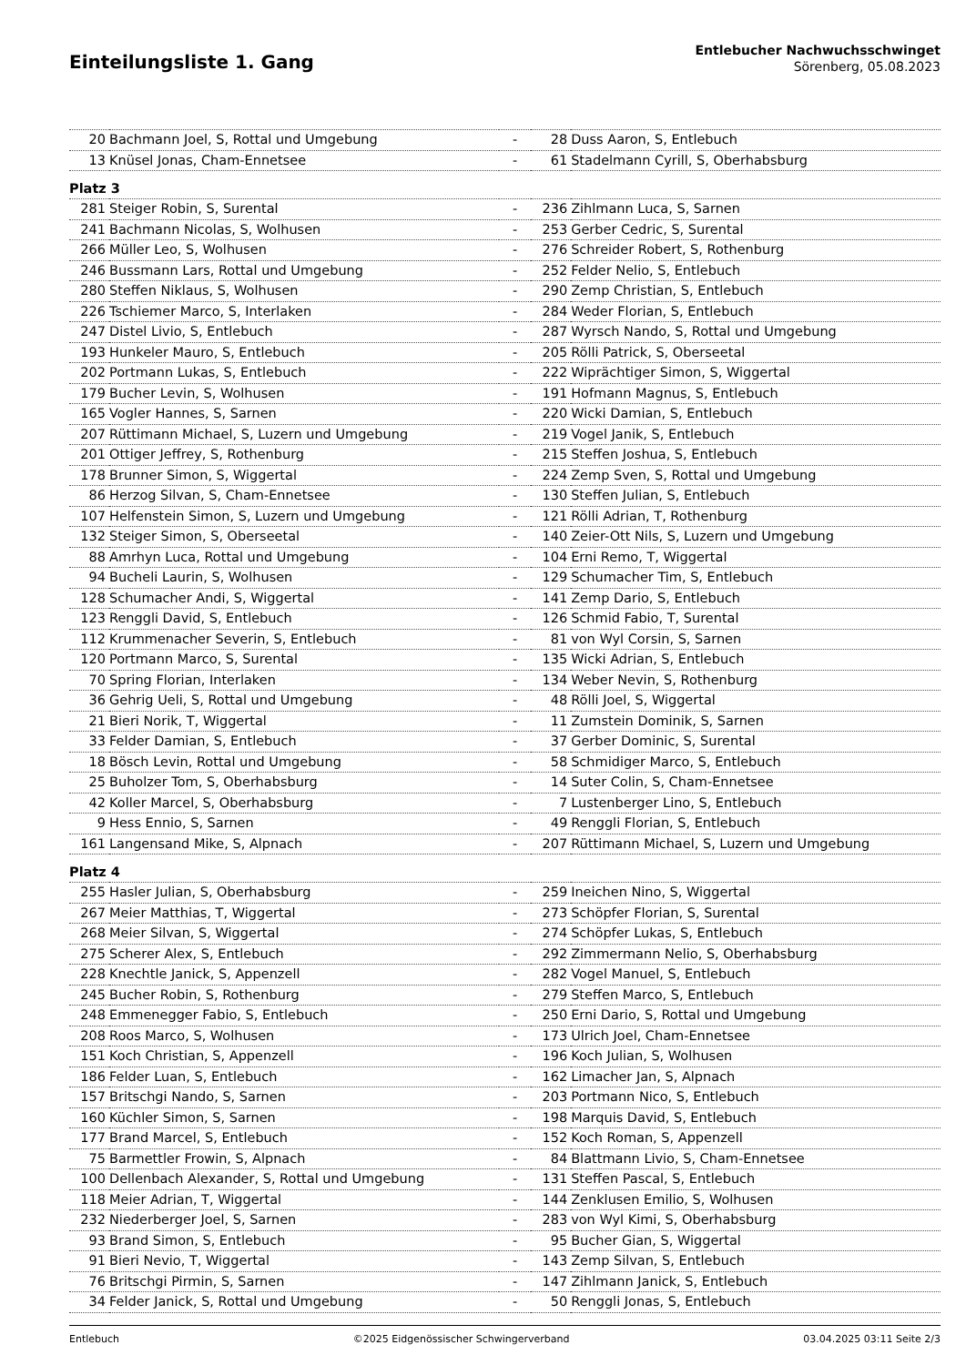Einteilungsliste 1. Gang
Entlebucher Nachwuchsschwinget
Sörenberg, 05.08.2023
| 20 | Bachmann Joel, S, Rottal und Umgebung | - | 28 | Duss Aaron, S, Entlebuch |
| 13 | Knüsel Jonas, Cham-Ennetsee | - | 61 | Stadelmann Cyrill, S, Oberhabsburg |
| Platz 3 | | | | |
| 281 | Steiger Robin, S, Surental | - | 236 | Zihlmann Luca, S, Sarnen |
| 241 | Bachmann Nicolas, S, Wolhusen | - | 253 | Gerber Cedric, S, Surental |
| 266 | Müller Leo, S, Wolhusen | - | 276 | Schreider Robert, S, Rothenburg |
| 246 | Bussmann Lars, Rottal und Umgebung | - | 252 | Felder Nelio, S, Entlebuch |
| 280 | Steffen Niklaus, S, Wolhusen | - | 290 | Zemp Christian, S, Entlebuch |
| 226 | Tschiemer Marco, S, Interlaken | - | 284 | Weder Florian, S, Entlebuch |
| 247 | Distel Livio, S, Entlebuch | - | 287 | Wyrsch Nando, S, Rottal und Umgebung |
| 193 | Hunkeler Mauro, S, Entlebuch | - | 205 | Rölli Patrick, S, Oberseetal |
| 202 | Portmann Lukas, S, Entlebuch | - | 222 | Wiprächtiger Simon, S, Wiggertal |
| 179 | Bucher Levin, S, Wolhusen | - | 191 | Hofmann Magnus, S, Entlebuch |
| 165 | Vogler Hannes, S, Sarnen | - | 220 | Wicki Damian, S, Entlebuch |
| 207 | Rüttimann Michael, S, Luzern und Umgebung | - | 219 | Vogel Janik, S, Entlebuch |
| 201 | Ottiger Jeffrey, S, Rothenburg | - | 215 | Steffen Joshua, S, Entlebuch |
| 178 | Brunner Simon, S, Wiggertal | - | 224 | Zemp Sven, S, Rottal und Umgebung |
| 86 | Herzog Silvan, S, Cham-Ennetsee | - | 130 | Steffen Julian, S, Entlebuch |
| 107 | Helfenstein Simon, S, Luzern und Umgebung | - | 121 | Rölli Adrian, T, Rothenburg |
| 132 | Steiger Simon, S, Oberseetal | - | 140 | Zeier-Ott Nils, S, Luzern und Umgebung |
| 88 | Amrhyn Luca, Rottal und Umgebung | - | 104 | Erni Remo, T, Wiggertal |
| 94 | Bucheli Laurin, S, Wolhusen | - | 129 | Schumacher Tim, S, Entlebuch |
| 128 | Schumacher Andi, S, Wiggertal | - | 141 | Zemp Dario, S, Entlebuch |
| 123 | Renggli David, S, Entlebuch | - | 126 | Schmid Fabio, T, Surental |
| 112 | Krummenacher Severin, S, Entlebuch | - | 81 | von Wyl Corsin, S, Sarnen |
| 120 | Portmann Marco, S, Surental | - | 135 | Wicki Adrian, S, Entlebuch |
| 70 | Spring Florian, Interlaken | - | 134 | Weber Nevin, S, Rothenburg |
| 36 | Gehrig Ueli, S, Rottal und Umgebung | - | 48 | Rölli Joel, S, Wiggertal |
| 21 | Bieri Norik, T, Wiggertal | - | 11 | Zumstein Dominik, S, Sarnen |
| 33 | Felder Damian, S, Entlebuch | - | 37 | Gerber Dominic, S, Surental |
| 18 | Bösch Levin, Rottal und Umgebung | - | 58 | Schmidiger Marco, S, Entlebuch |
| 25 | Buholzer Tom, S, Oberhabsburg | - | 14 | Suter Colin, S, Cham-Ennetsee |
| 42 | Koller Marcel, S, Oberhabsburg | - | 7 | Lustenberger Lino, S, Entlebuch |
| 9 | Hess Ennio, S, Sarnen | - | 49 | Renggli Florian, S, Entlebuch |
| 161 | Langensand Mike, S, Alpnach | - | 207 | Rüttimann Michael, S, Luzern und Umgebung |
| Platz 4 | | | | |
| 255 | Hasler Julian, S, Oberhabsburg | - | 259 | Ineichen Nino, S, Wiggertal |
| 267 | Meier Matthias, T, Wiggertal | - | 273 | Schöpfer Florian, S, Surental |
| 268 | Meier Silvan, S, Wiggertal | - | 274 | Schöpfer Lukas, S, Entlebuch |
| 275 | Scherer Alex, S, Entlebuch | - | 292 | Zimmermann Nelio, S, Oberhabsburg |
| 228 | Knechtle Janick, S, Appenzell | - | 282 | Vogel Manuel, S, Entlebuch |
| 245 | Bucher Robin, S, Rothenburg | - | 279 | Steffen Marco, S, Entlebuch |
| 248 | Emmenegger Fabio, S, Entlebuch | - | 250 | Erni Dario, S, Rottal und Umgebung |
| 208 | Roos Marco, S, Wolhusen | - | 173 | Ulrich Joel, Cham-Ennetsee |
| 151 | Koch Christian, S, Appenzell | - | 196 | Koch Julian, S, Wolhusen |
| 186 | Felder Luan, S, Entlebuch | - | 162 | Limacher Jan, S, Alpnach |
| 157 | Britschgi Nando, S, Sarnen | - | 203 | Portmann Nico, S, Entlebuch |
| 160 | Küchler Simon, S, Sarnen | - | 198 | Marquis David, S, Entlebuch |
| 177 | Brand Marcel, S, Entlebuch | - | 152 | Koch Roman, S, Appenzell |
| 75 | Barmettler Frowin, S, Alpnach | - | 84 | Blattmann Livio, S, Cham-Ennetsee |
| 100 | Dellenbach Alexander, S, Rottal und Umgebung | - | 131 | Steffen Pascal, S, Entlebuch |
| 118 | Meier Adrian, T, Wiggertal | - | 144 | Zenklusen Emilio, S, Wolhusen |
| 232 | Niederberger Joel, S, Sarnen | - | 283 | von Wyl Kimi, S, Oberhabsburg |
| 93 | Brand Simon, S, Entlebuch | - | 95 | Bucher Gian, S, Wiggertal |
| 91 | Bieri Nevio, T, Wiggertal | - | 143 | Zemp Silvan, S, Entlebuch |
| 76 | Britschgi Pirmin, S, Sarnen | - | 147 | Zihlmann Janick, S, Entlebuch |
| 34 | Felder Janick, S, Rottal und Umgebung | - | 50 | Renggli Jonas, S, Entlebuch |
Entlebuch ©2025 Eidgenössischer Schwingerverband 03.04.2025 03:11 Seite 2/3